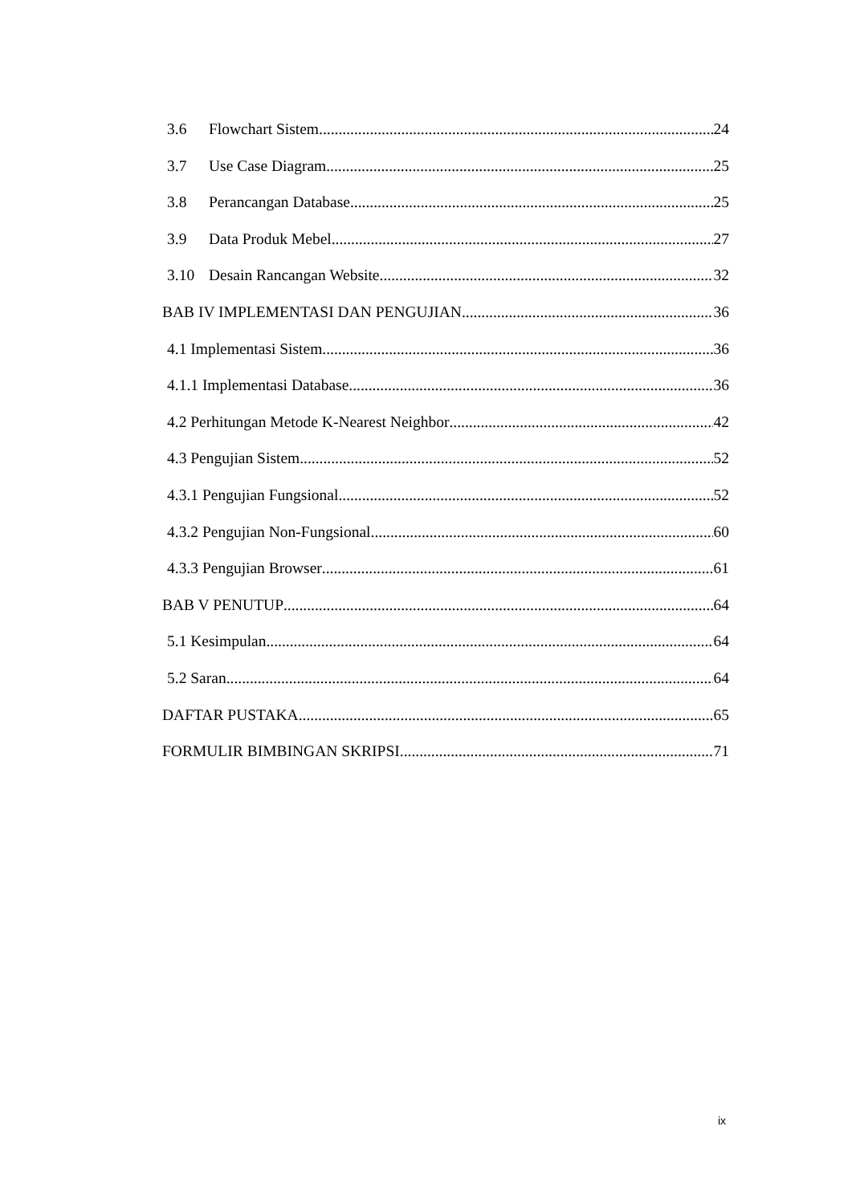3.6 Flowchart Sistem 24
3.7 Use Case Diagram 25
3.8 Perancangan Database 25
3.9 Data Produk Mebel 27
3.10 Desain Rancangan Website 32
BAB IV IMPLEMENTASI DAN PENGUJIAN 36
4.1 Implementasi Sistem 36
4.1.1 Implementasi Database 36
4.2 Perhitungan Metode K-Nearest Neighbor 42
4.3 Pengujian Sistem 52
4.3.1 Pengujian Fungsional 52
4.3.2 Pengujian Non-Fungsional 60
4.3.3 Pengujian Browser 61
BAB V PENUTUP 64
5.1 Kesimpulan 64
5.2 Saran 64
DAFTAR PUSTAKA 65
FORMULIR BIMBINGAN SKRIPSI 71
ix